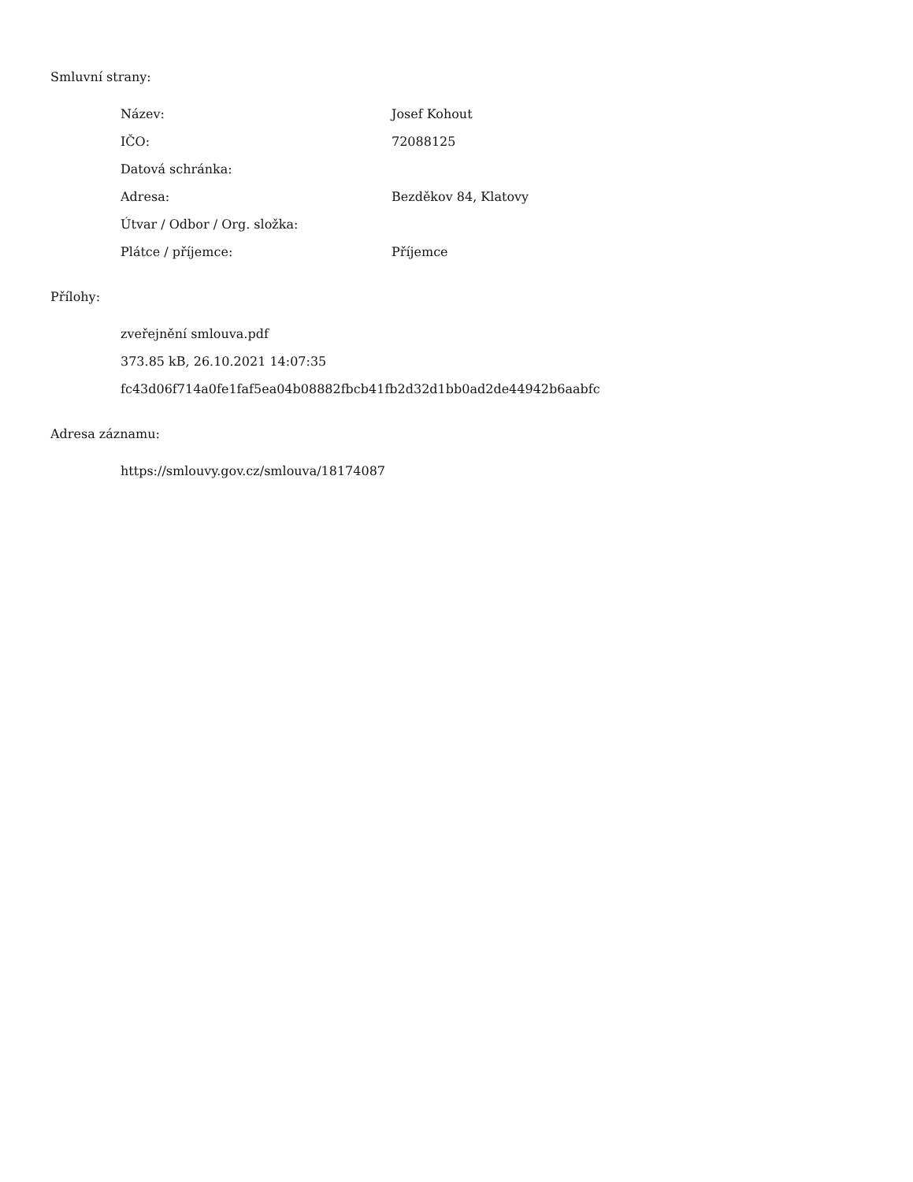Smluvní strany:
| Název: | Josef Kohout |
| IČO: | 72088125 |
| Datová schránka: | |
| Adresa: | Bezděkov 84, Klatovy |
| Útvar / Odbor / Org. složka: | |
| Plátce / příjemce: | Příjemce |
Přílohy:
zveřejnění smlouva.pdf
373.85 kB, 26.10.2021 14:07:35
fc43d06f714a0fe1faf5ea04b08882fbcb41fb2d32d1bb0ad2de44942b6aabfc
Adresa záznamu:
https://smlouvy.gov.cz/smlouva/18174087